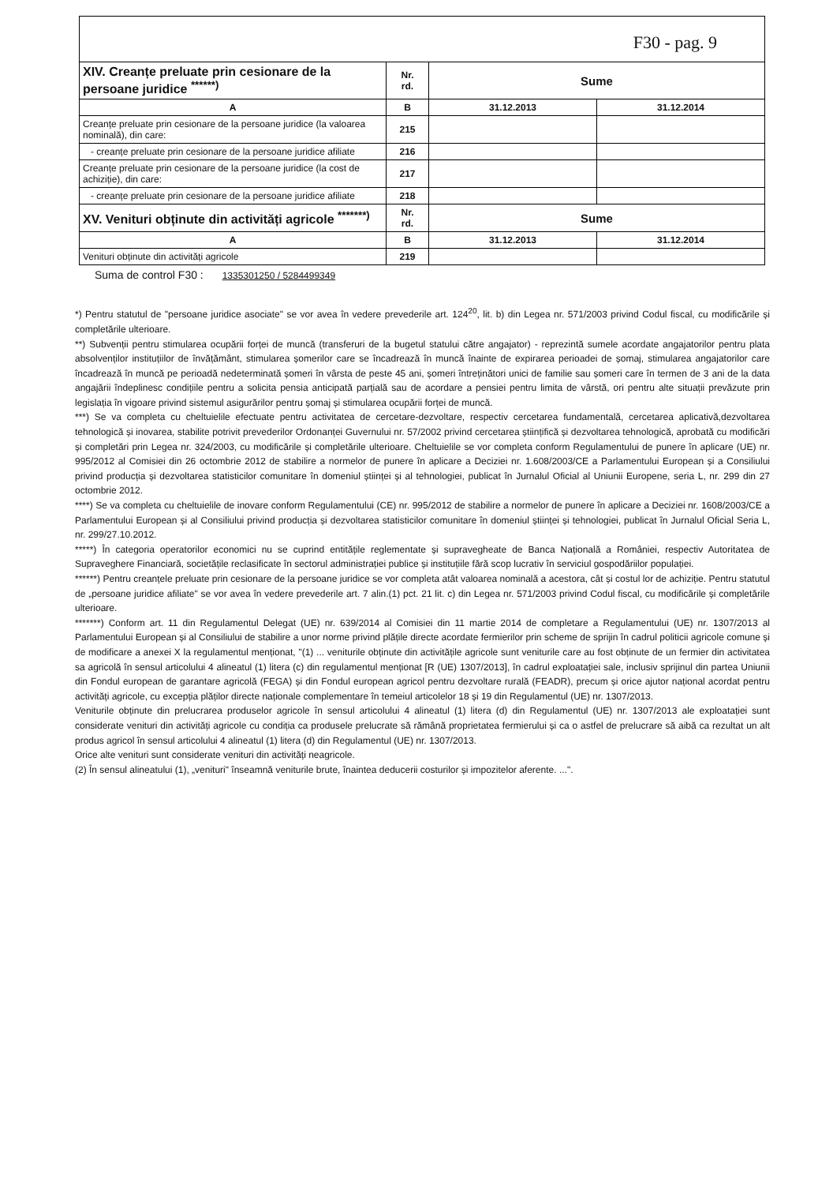F30 - pag. 9
| XIV. Creanțe preluate prin cesionare de la persoane juridice <sup>******)</sup> | Nr. rd. | Sume | |
| A | B | 31.12.2013 | 31.12.2014 |
| Creanțe preluate prin cesionare de la persoane juridice (la valoarea nominală), din care: | 215 | | |
| - creanțe preluate prin cesionare de la persoane juridice afiliate | 216 | | |
| Creanțe preluate prin cesionare de la persoane juridice (la cost de achiziție), din care: | 217 | | |
| - creanțe preluate prin cesionare de la persoane juridice afiliate | 218 | | |
| XV. Venituri obținute din activități agricole <sup>*******)</sup> | Nr. rd. | Sume | |
| A | B | 31.12.2013 | 31.12.2014 |
| Venituri obținute din activități agricole | 219 | | |
Suma de control F30 : 1335301250 / 5284499349
*) Pentru statutul de "persoane juridice asociate" se vor avea în vedere prevederile art. 124<sup>20</sup>, lit. b) din Legea nr. 571/2003 privind Codul fiscal, cu modificările și completările ulterioare.
**) Subvenții pentru stimularea ocupării forței de muncă (transferuri de la bugetul statului către angajator) - reprezintă sumele acordate angajatorilor pentru plata absolvenților instituțiilor de învățământ, stimularea șomerilor care se încadrează în muncă înainte de expirarea perioadei de șomaj, stimularea angajatorilor care încadrează în muncă pe perioadă nedeterminată șomeri în vârsta de peste 45 ani, șomeri întreținători unici de familie sau șomeri care în termen de 3 ani de la data angajării îndeplinesc condițiile pentru a solicita pensia anticipată parțială sau de acordare a pensiei pentru limita de vârstă, ori pentru alte situații prevăzute prin legislația în vigoare privind sistemul asigurărilor pentru șomaj și stimularea ocupării forței de muncă.
***) Se va completa cu cheltuielile efectuate pentru activitatea de cercetare-dezvoltare, respectiv cercetarea fundamentală, cercetarea aplicativă,dezvoltarea tehnologică și inovarea, stabilite potrivit prevederilor Ordonanței Guvernului nr. 57/2002 privind cercetarea științifică și dezvoltarea tehnologică, aprobată cu modificări și completări prin Legea nr. 324/2003, cu modificările și completările ulterioare. Cheltuielile se vor completa conform Regulamentului de punere în aplicare (UE) nr. 995/2012 al Comisiei din 26 octombrie 2012 de stabilire a normelor de punere în aplicare a Deciziei nr. 1.608/2003/CE a Parlamentului European și a Consiliului privind producția și dezvoltarea statisticilor comunitare în domeniul științei și al tehnologiei, publicat în Jurnalul Oficial al Uniunii Europene, seria L, nr. 299 din 27 octombrie 2012.
****) Se va completa cu cheltuielile de inovare conform Regulamentului (CE) nr. 995/2012 de stabilire a normelor de punere în aplicare a Deciziei nr. 1608/2003/CE a Parlamentului European și al Consiliului privind producția și dezvoltarea statisticilor comunitare în domeniul științei și tehnologiei, publicat în Jurnalul Oficial Seria L, nr. 299/27.10.2012.
*****) În categoria operatorilor economici nu se cuprind entitățile reglementate și supravegheate de Banca Națională a României, respectiv Autoritatea de Supraveghere Financiară, societățile reclasificate în sectorul administrației publice și instituțiile fără scop lucrativ în serviciul gospodăriilor populației.
******) Pentru creanțele preluate prin cesionare de la persoane juridice se vor completa atât valoarea nominală a acestora, cât și costul lor de achiziție. Pentru statutul de „persoane juridice afiliate" se vor avea în vedere prevederile art. 7 alin.(1) pct. 21 lit. c) din Legea nr. 571/2003 privind Codul fiscal, cu modificările și completările ulterioare.
*******) Conform art. 11 din Regulamentul Delegat (UE) nr. 639/2014 al Comisiei din 11 martie 2014 de completare a Regulamentului (UE) nr. 1307/2013 al Parlamentului European și al Consiliului de stabilire a unor norme privind plățile directe acordate fermierilor prin scheme de sprijin în cadrul politicii agricole comune și de modificare a anexei X la regulamentul menționat, "(1) ... veniturile obținute din activitățile agricole sunt veniturile care au fost obținute de un fermier din activitatea sa agricolă în sensul articolului 4 alineatul (1) litera (c) din regulamentul menționat [R (UE) 1307/2013], în cadrul exploatației sale, inclusiv sprijinul din partea Uniunii din Fondul european de garantare agricolă (FEGA) și din Fondul european agricol pentru dezvoltare rurală (FEADR), precum și orice ajutor național acordat pentru activități agricole, cu excepția plăților directe naționale complementare în temeiul articolelor 18 și 19 din Regulamentul (UE) nr. 1307/2013.
Veniturile obținute din prelucrarea produselor agricole în sensul articolului 4 alineatul (1) litera (d) din Regulamentul (UE) nr. 1307/2013 ale exploatației sunt considerate venituri din activități agricole cu condiția ca produsele prelucrate să rămână proprietatea fermierului și ca o astfel de prelucrare să aibă ca rezultat un alt produs agricol în sensul articolului 4 alineatul (1) litera (d) din Regulamentul (UE) nr. 1307/2013.
Orice alte venituri sunt considerate venituri din activități neagricole.
(2) În sensul alineatului (1), „venituri" înseamnă veniturile brute, înaintea deducerii costurilor și impozitelor aferente. ...".